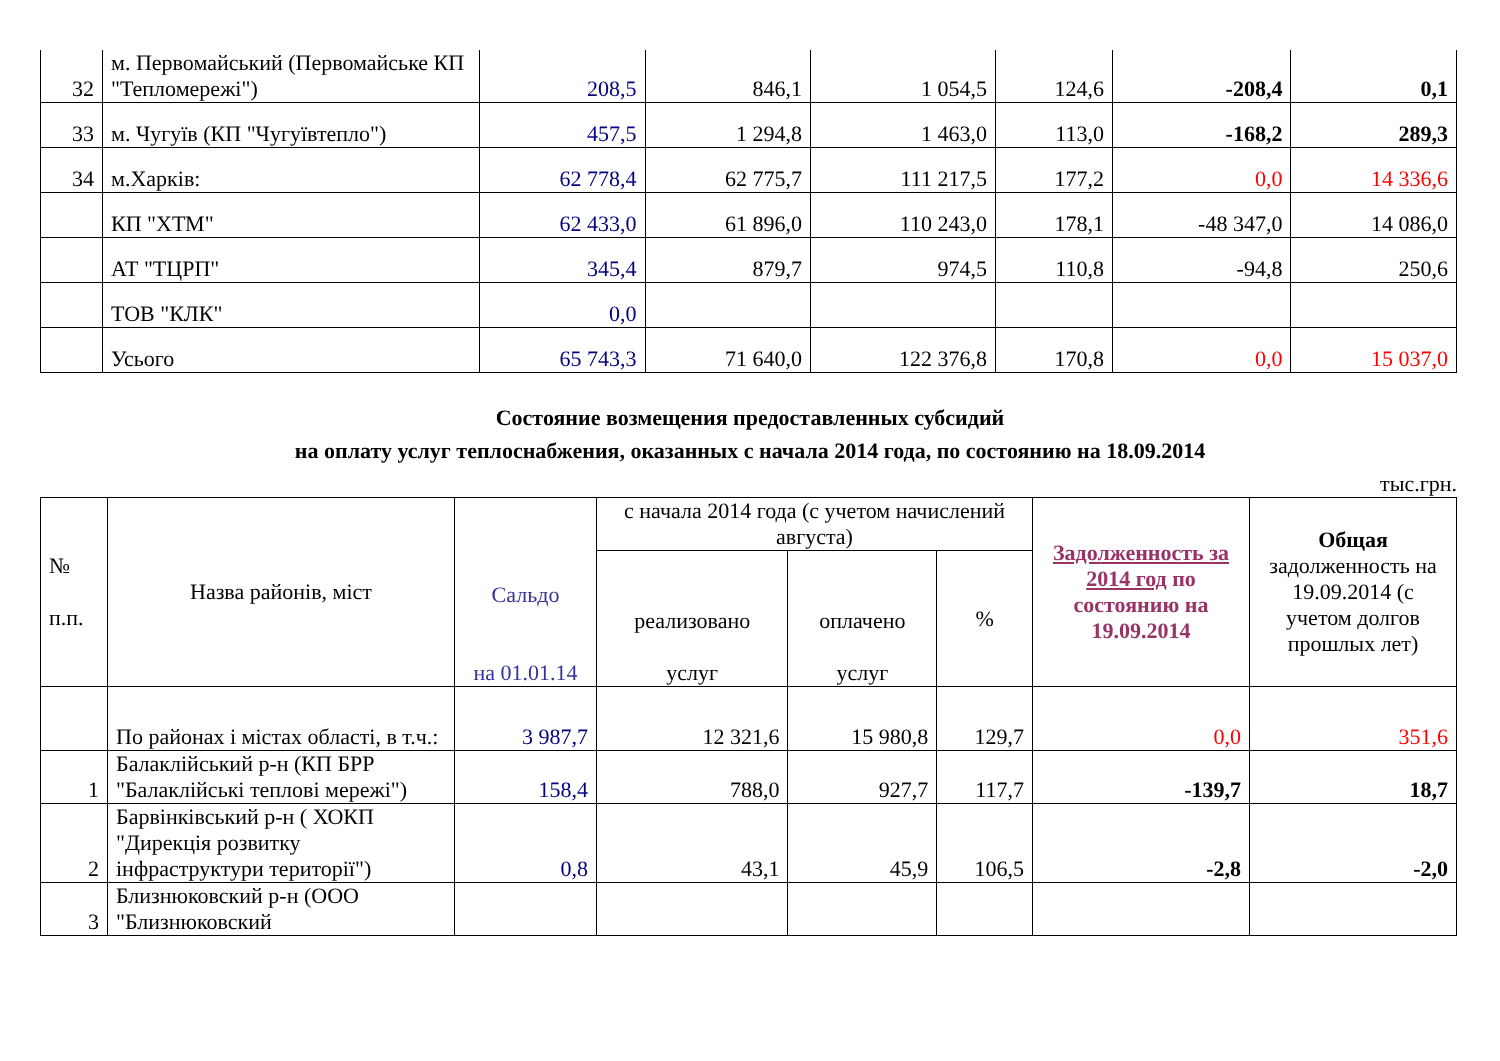| 32 | м. Первомайський (Первомайське КП "Тепломережі") | 208,5 | 846,1 | 1 054,5 | 124,6 | -208,4 | 0,1 |
| 33 | м. Чугуїв (КП "Чугуївтепло") | 457,5 | 1 294,8 | 1 463,0 | 113,0 | -168,2 | 289,3 |
| 34 | м.Харків: | 62 778,4 | 62 775,7 | 111 217,5 | 177,2 | 0,0 | 14 336,6 |
| | КП "ХТМ" | 62 433,0 | 61 896,0 | 110 243,0 | 178,1 | -48 347,0 | 14 086,0 |
| | АТ "ТЦРП" | 345,4 | 879,7 | 974,5 | 110,8 | -94,8 | 250,6 |
| | ТОВ "КЛК" | 0,0 | | | | | |
| | Усього | 65 743,3 | 71 640,0 | 122 376,8 | 170,8 | 0,0 | 15 037,0 |
Состояние возмещения предоставленных субсидий
на оплату услуг теплоснабжения, оказанных с начала 2014 года, по состоянию на 18.09.2014
тыс.грн.
| № п.п. | Назва районів, міст | Сальдо на 01.01.14 | с начала 2014 года (с учетом начислений августа) | | | Задолженность за 2014 год по состоянию на 19.09.2014 | Общая задолженность на 19.09.2014 (с учетом долгов прошлых лет) |
| --- | --- | --- | --- | --- | --- | --- | --- |
| | | | реализовано услуг | оплачено услуг | % | | |
| | По районах і містах області, в т.ч.: | 3 987,7 | 12 321,6 | 15 980,8 | 129,7 | 0,0 | 351,6 |
| 1 | Балаклійський р-н (КП БРР "Балаклійські теплові мережі") | 158,4 | 788,0 | 927,7 | 117,7 | -139,7 | 18,7 |
| 2 | Барвінківський р-н ( ХОКП "Дирекція розвитку інфраструктури території") | 0,8 | 43,1 | 45,9 | 106,5 | -2,8 | -2,0 |
| 3 | Близнюковский р-н (ООО "Близнюковский | | | | | | |